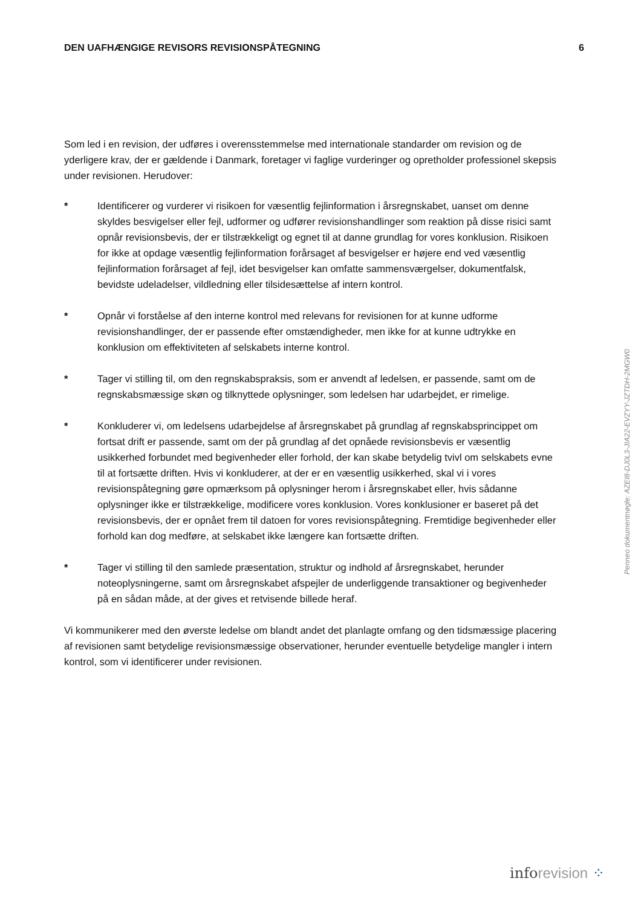DEN UAFHÆNGIGE REVISORS REVISIONSPÅTEGNING 6
Som led i en revision, der udføres i overensstemmelse med internationale standarder om revision og de yderligere krav, der er gældende i Danmark, foretager vi faglige vurderinger og opretholder professionel skepsis under revisionen. Herudover:
* Identificerer og vurderer vi risikoen for væsentlig fejlinformation i årsregnskabet, uanset om denne skyldes besvigelser eller fejl, udformer og udfører revisionshandlinger som reaktion på disse risici samt opnår revisionsbevis, der er tilstrækkeligt og egnet til at danne grundlag for vores konklusion. Risikoen for ikke at opdage væsentlig fejlinformation forårsaget af besvigelser er højere end ved væsentlig fejlinformation forårsaget af fejl, idet besvigelser kan omfatte sammensværgelser, dokumentfalsk, bevidste udeladelser, vildledning eller tilsidesættelse af intern kontrol.
* Opnår vi forståelse af den interne kontrol med relevans for revisionen for at kunne udforme revisionshandlinger, der er passende efter omstændigheder, men ikke for at kunne udtrykke en konklusion om effektiviteten af selskabets interne kontrol.
* Tager vi stilling til, om den regnskabspraksis, som er anvendt af ledelsen, er passende, samt om de regnskabsmæssige skøn og tilknyttede oplysninger, som ledelsen har udarbejdet, er rimelige.
* Konkluderer vi, om ledelsens udarbejdelse af årsregnskabet på grundlag af regnskabsprincippet om fortsat drift er passende, samt om der på grundlag af det opnåede revisionsbevis er væsentlig usikkerhed forbundet med begivenheder eller forhold, der kan skabe betydelig tvivl om selskabets evne til at fortsætte driften. Hvis vi konkluderer, at der er en væsentlig usikkerhed, skal vi i vores revisionspåtegning gøre opmærksom på oplysninger herom i årsregnskabet eller, hvis sådanne oplysninger ikke er tilstrækkelige, modificere vores konklusion. Vores konklusioner er baseret på det revisionsbevis, der er opnået frem til datoen for vores revisionspåtegning. Fremtidige begivenheder eller forhold kan dog medføre, at selskabet ikke længere kan fortsætte driften.
* Tager vi stilling til den samlede præsentation, struktur og indhold af årsregnskabet, herunder noteoplysningerne, samt om årsregnskabet afspejler de underliggende transaktioner og begivenheder på en sådan måde, at der gives et retvisende billede heraf.
Vi kommunikerer med den øverste ledelse om blandt andet det planlagte omfang og den tidsmæssige placering af revisionen samt betydelige revisionsmæssige observationer, herunder eventuelle betydelige mangler i intern kontrol, som vi identificerer under revisionen.
Penneo dokumentnøgle: AZEI8-DJ0L3-JIA22-EVZYY-JZTDH-2MGW0
info revision ⁘